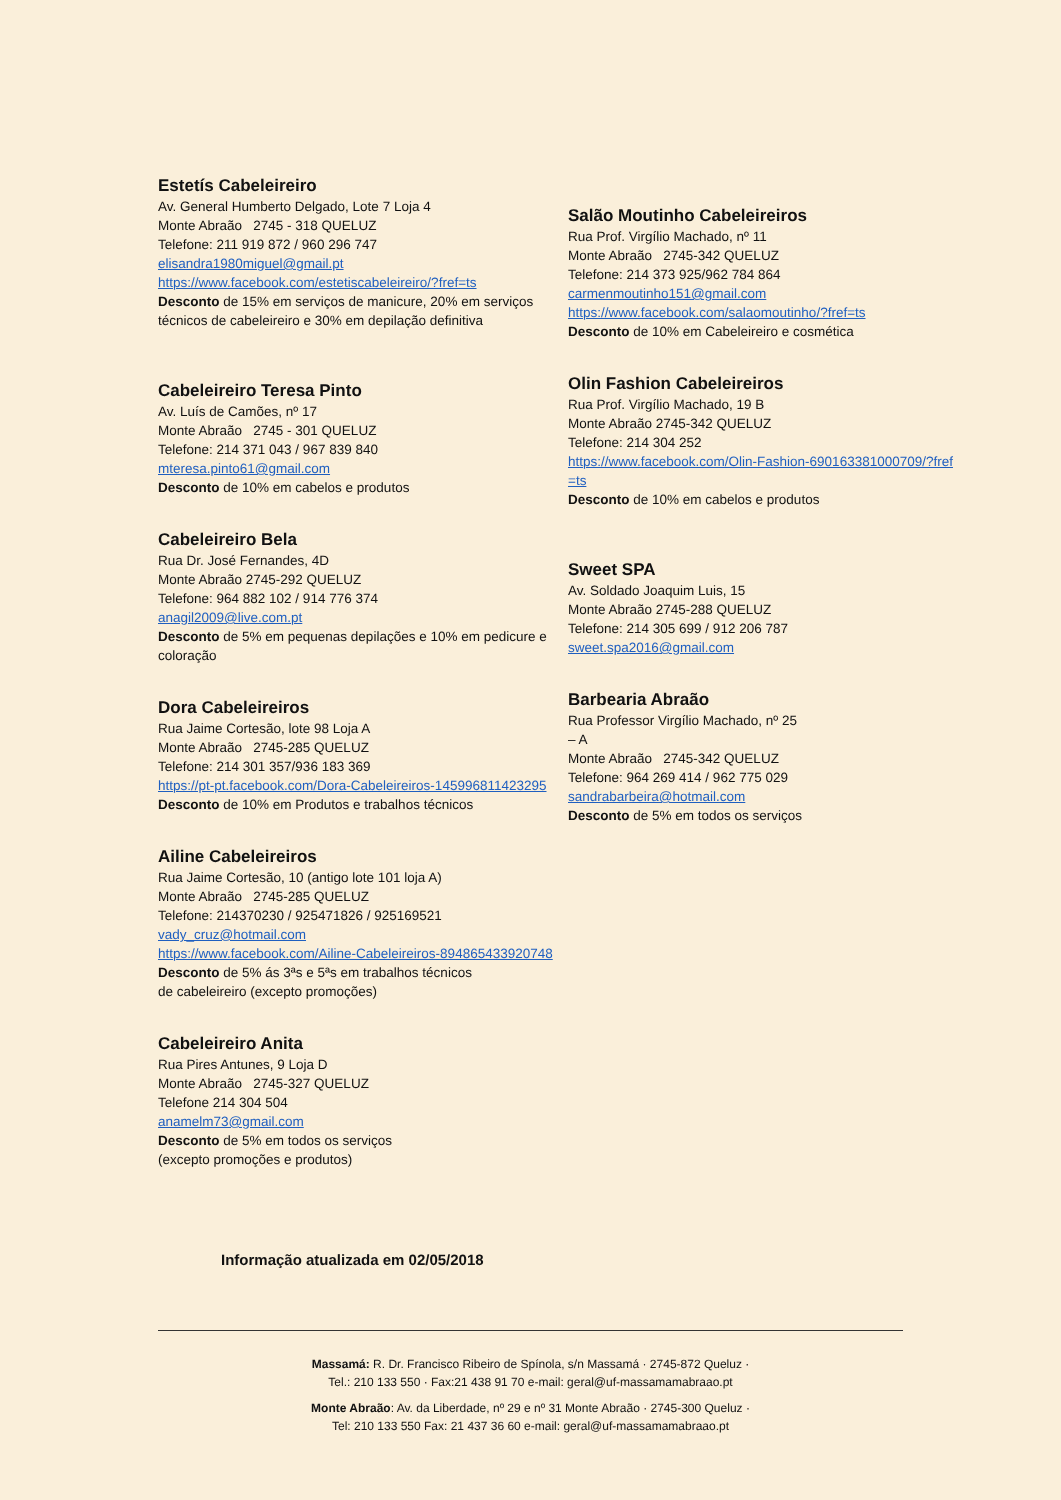Estetís Cabeleireiro
Av. General Humberto Delgado, Lote 7 Loja 4
Monte Abraão 2745 - 318 QUELUZ
Telefone: 211 919 872 / 960 296 747
elisandra1980miguel@gmail.pt
https://www.facebook.com/estetiscabeleireiro/?fref=ts
Desconto de 15% em serviços de manicure, 20% em serviços técnicos de cabeleireiro e 30% em depilação definitiva
Cabeleireiro Teresa Pinto
Av. Luís de Camões, nº 17
Monte Abraão 2745 - 301 QUELUZ
Telefone: 214 371 043 / 967 839 840
mteresa.pinto61@gmail.com
Desconto de 10% em cabelos e produtos
Cabeleireiro Bela
Rua Dr. José Fernandes, 4D
Monte Abraão 2745-292 QUELUZ
Telefone: 964 882 102 / 914 776 374
anagil2009@live.com.pt
Desconto de 5% em pequenas depilações e 10% em pedicure e coloração
Dora Cabeleireiros
Rua Jaime Cortesão, lote 98 Loja A
Monte Abraão 2745-285 QUELUZ
Telefone: 214 301 357/936 183 369
https://pt-pt.facebook.com/Dora-Cabeleireiros-145996811423295
Desconto de 10% em Produtos e trabalhos técnicos
Ailine Cabeleireiros
Rua Jaime Cortesão, 10 (antigo lote 101 loja A)
Monte Abraão 2745-285 QUELUZ
Telefone: 214370230 / 925471826 / 925169521
vady_cruz@hotmail.com
https://www.facebook.com/Ailine-Cabeleireiros-894865433920748
Desconto de 5% ás 3ªs e 5ªs em trabalhos técnicos
de cabeleireiro (excepto promoções)
Cabeleireiro Anita
Rua Pires Antunes, 9 Loja D
Monte Abraão 2745-327 QUELUZ
Telefone 214 304 504
anamelm73@gmail.com
Desconto de 5% em todos os serviços
(excepto promoções e produtos)
Salão Moutinho Cabeleireiros
Rua Prof. Virgílio Machado, nº 11
Monte Abraão 2745-342 QUELUZ
Telefone: 214 373 925/962 784 864
carmenmoutinho151@gmail.com
https://www.facebook.com/salaomoutinho/?fref=ts
Desconto de 10% em Cabeleireiro e cosmética
Olin Fashion Cabeleireiros
Rua Prof. Virgílio Machado, 19 B
Monte Abraão 2745-342 QUELUZ
Telefone: 214 304 252
https://www.facebook.com/Olin-Fashion-690163381000709/?fref=ts
Desconto de 10% em cabelos e produtos
Sweet SPA
Av. Soldado Joaquim Luis, 15
Monte Abraão 2745-288 QUELUZ
Telefone: 214 305 699 / 912 206 787
sweet.spa2016@gmail.com
Barbearia Abraão
Rua Professor Virgílio Machado, nº 25 – A
Monte Abraão 2745-342 QUELUZ
Telefone: 964 269 414 / 962 775 029
sandrabarbeira@hotmail.com
Desconto de 5% em todos os serviços
Informação atualizada em 02/05/2018
Massamá: R. Dr. Francisco Ribeiro de Spínola, s/n Massamá · 2745-872 Queluz ·
Tel.: 210 133 550 · Fax:21 438 91 70 e-mail: geral@uf-massamamabraao.pt
Monte Abraão: Av. da Liberdade, nº 29 e nº 31 Monte Abraão · 2745-300 Queluz ·
Tel: 210 133 550 Fax: 21 437 36 60 e-mail: geral@uf-massamamabraao.pt